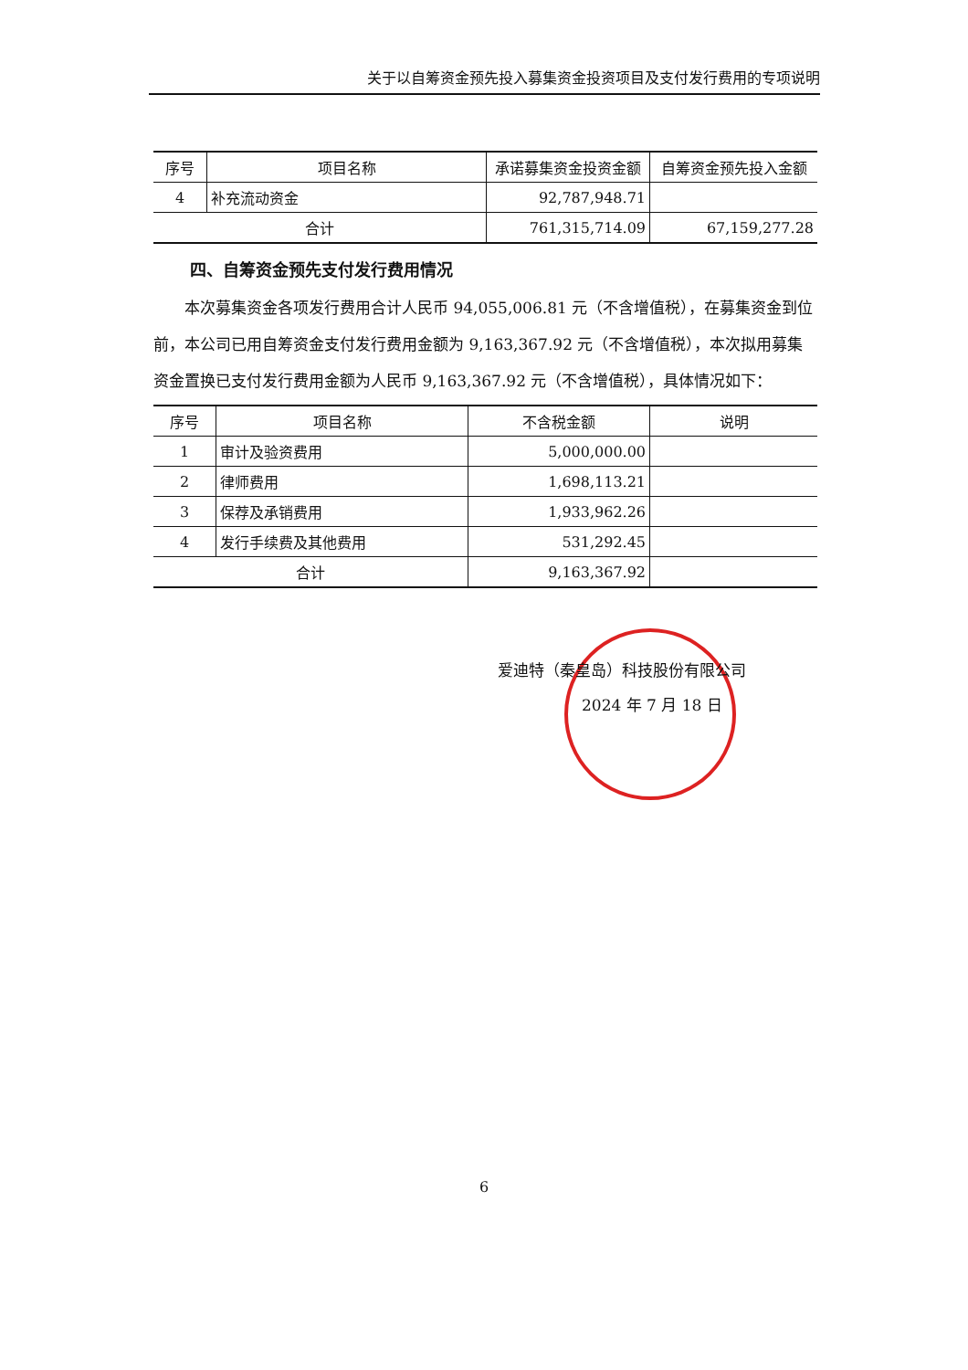关于以自筹资金预先投入募集资金投资项目及支付发行费用的专项说明
| 序号 | 项目名称 | 承诺募集资金投资金额 | 自筹资金预先投入金额 |
| --- | --- | --- | --- |
| 4 | 补充流动资金 | 92,787,948.71 | |
| 合计 | | 761,315,714.09 | 67,159,277.28 |
四、自筹资金预先支付发行费用情况
本次募集资金各项发行费用合计人民币 94,055,006.81 元（不含增值税），在募集资金到位前，本公司已用自筹资金支付发行费用金额为 9,163,367.92 元（不含增值税），本次拟用募集资金置换已支付发行费用金额为人民币 9,163,367.92 元（不含增值税），具体情况如下：
| 序号 | 项目名称 | 不含税金额 | 说明 |
| --- | --- | --- | --- |
| 1 | 审计及验资费用 | 5,000,000.00 | |
| 2 | 律师费用 | 1,698,113.21 | |
| 3 | 保荐及承销费用 | 1,933,962.26 | |
| 4 | 发行手续费及其他费用 | 531,292.45 | |
| 合计 | | 9,163,367.92 | |
爱迪特（秦皇岛）科技股份有限公司
2024 年 7 月 18 日
6